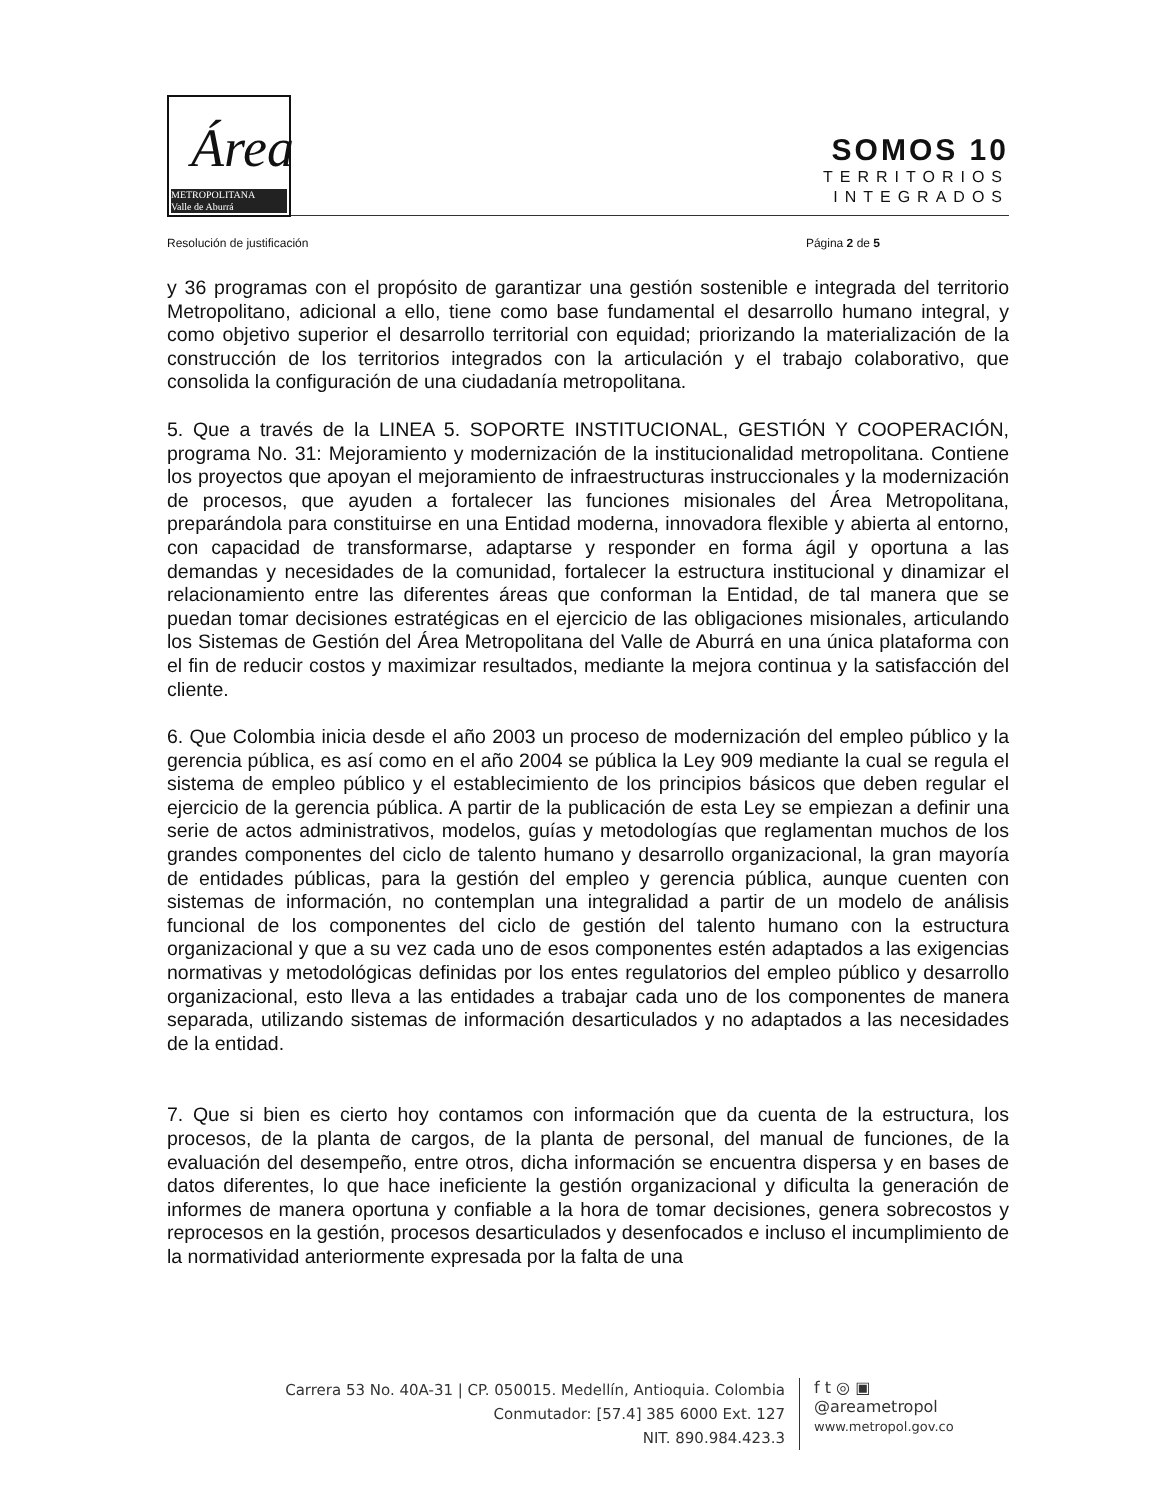Área
METROPOLITANA
Valle de Aburrá
SOMOS 10
TERRITORIOS
INTEGRADOS
Resolución de justificación Página 2 de 5
y 36 programas con el propósito de garantizar una gestión sostenible e integrada del territorio Metropolitano, adicional a ello, tiene como base fundamental el desarrollo humano integral, y como objetivo superior el desarrollo territorial con equidad; priorizando la materialización de la construcción de los territorios integrados con la articulación y el trabajo colaborativo, que consolida la configuración de una ciudadanía metropolitana.
5. Que a través de la LINEA 5. SOPORTE INSTITUCIONAL, GESTIÓN Y COOPERACIÓN, programa No. 31: Mejoramiento y modernización de la institucionalidad metropolitana. Contiene los proyectos que apoyan el mejoramiento de infraestructuras instruccionales y la modernización de procesos, que ayuden a fortalecer las funciones misionales del Área Metropolitana, preparándola para constituirse en una Entidad moderna, innovadora flexible y abierta al entorno, con capacidad de transformarse, adaptarse y responder en forma ágil y oportuna a las demandas y necesidades de la comunidad, fortalecer la estructura institucional y dinamizar el relacionamiento entre las diferentes áreas que conforman la Entidad, de tal manera que se puedan tomar decisiones estratégicas en el ejercicio de las obligaciones misionales, articulando los Sistemas de Gestión del Área Metropolitana del Valle de Aburrá en una única plataforma con el fin de reducir costos y maximizar resultados, mediante la mejora continua y la satisfacción del cliente.
6. Que Colombia inicia desde el año 2003 un proceso de modernización del empleo público y la gerencia pública, es así como en el año 2004 se pública la Ley 909 mediante la cual se regula el sistema de empleo público y el establecimiento de los principios básicos que deben regular el ejercicio de la gerencia pública. A partir de la publicación de esta Ley se empiezan a definir una serie de actos administrativos, modelos, guías y metodologías que reglamentan muchos de los grandes componentes del ciclo de talento humano y desarrollo organizacional, la gran mayoría de entidades públicas, para la gestión del empleo y gerencia pública, aunque cuenten con sistemas de información, no contemplan una integralidad a partir de un modelo de análisis funcional de los componentes del ciclo de gestión del talento humano con la estructura organizacional y que a su vez cada uno de esos componentes estén adaptados a las exigencias normativas y metodológicas definidas por los entes regulatorios del empleo público y desarrollo organizacional, esto lleva a las entidades a trabajar cada uno de los componentes de manera separada, utilizando sistemas de información desarticulados y no adaptados a las necesidades de la entidad.
7. Que si bien es cierto hoy contamos con información que da cuenta de la estructura, los procesos, de la planta de cargos, de la planta de personal, del manual de funciones, de la evaluación del desempeño, entre otros, dicha información se encuentra dispersa y en bases de datos diferentes, lo que hace ineficiente la gestión organizacional y dificulta la generación de informes de manera oportuna y confiable a la hora de tomar decisiones, genera sobrecostos y reprocesos en la gestión, procesos desarticulados y desenfocados e incluso el incumplimiento de la normatividad anteriormente expresada por la falta de una
Carrera 53 No. 40A-31 | CP. 050015. Medellín, Antioquia. Colombia
Conmutador: [57.4] 385 6000 Ext. 127
NIT. 890.984.423.3
f t ◎ ▣
@areametropol
www.metropol.gov.co